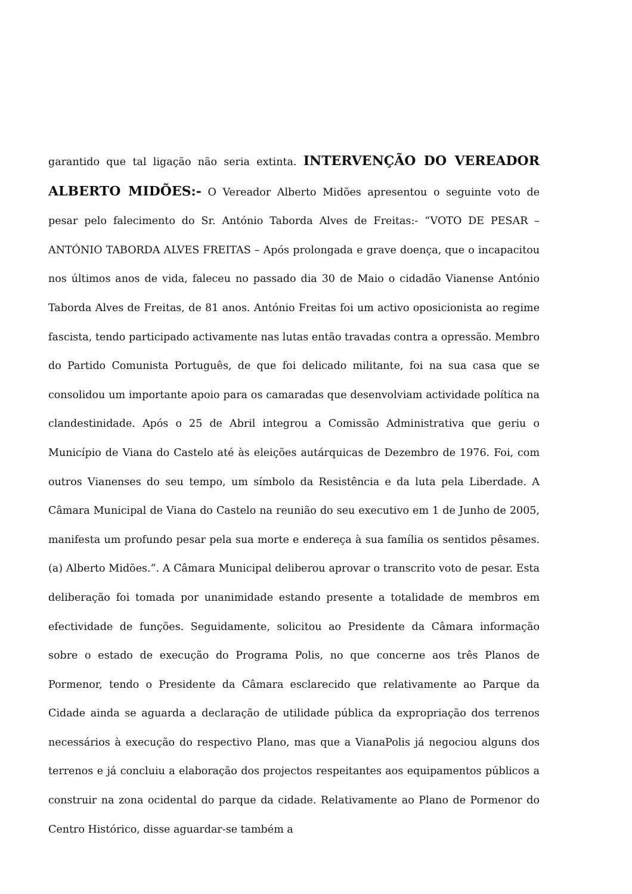garantido que tal ligação não seria extinta. INTERVENÇÃO DO VEREADOR ALBERTO MIDÕES:- O Vereador Alberto Midões apresentou o seguinte voto de pesar pelo falecimento do Sr. António Taborda Alves de Freitas:- “VOTO DE PESAR – ANTÓNIO TABORDA ALVES FREITAS – Após prolongada e grave doença, que o incapacitou nos últimos anos de vida, faleceu no passado dia 30 de Maio o cidadão Vianense António Taborda Alves de Freitas, de 81 anos. António Freitas foi um activo oposicionista ao regime fascista, tendo participado activamente nas lutas então travadas contra a opressão. Membro do Partido Comunista Português, de que foi delicado militante, foi na sua casa que se consolidou um importante apoio para os camaradas que desenvolviam actividade política na clandestinidade. Após o 25 de Abril integrou a Comissão Administrativa que geriu o Município de Viana do Castelo até às eleições autárquicas de Dezembro de 1976. Foi, com outros Vianenses do seu tempo, um símbolo da Resistência e da luta pela Liberdade. A Câmara Municipal de Viana do Castelo na reunião do seu executivo em 1 de Junho de 2005, manifesta um profundo pesar pela sua morte e endereça à sua família os sentidos pêsames. (a) Alberto Midões.”. A Câmara Municipal deliberou aprovar o transcrito voto de pesar. Esta deliberação foi tomada por unanimidade estando presente a totalidade de membros em efectividade de funções. Seguidamente, solicitou ao Presidente da Câmara informação sobre o estado de execução do Programa Polis, no que concerne aos três Planos de Pormenor, tendo o Presidente da Câmara esclarecido que relativamente ao Parque da Cidade ainda se aguarda a declaração de utilidade pública da expropriação dos terrenos necessários à execução do respectivo Plano, mas que a VianaPolis já negociou alguns dos terrenos e já concluiu a elaboração dos projectos respeitantes aos equipamentos públicos a construir na zona ocidental do parque da cidade. Relativamente ao Plano de Pormenor do Centro Histórico, disse aguardar-se também a